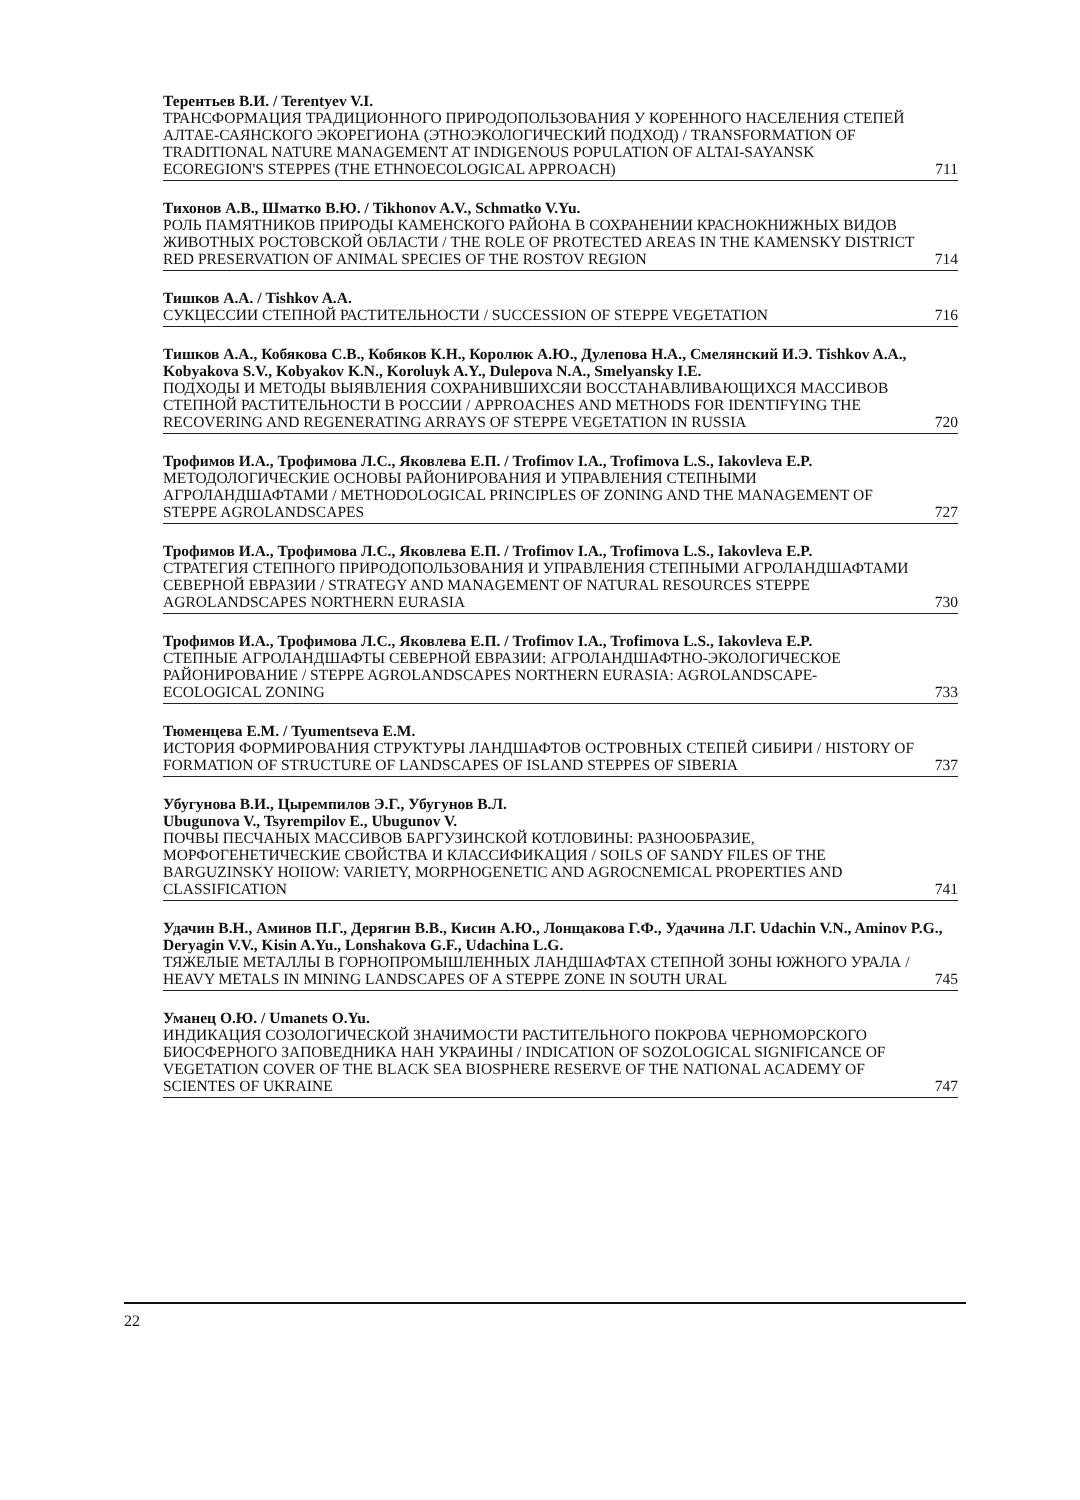Терентьев В.И. / Terentyev V.I.
ТРАНСФОРМАЦИЯ ТРАДИЦИОННОГО ПРИРОДОПОЛЬЗОВАНИЯ У КОРЕННОГО НАСЕЛЕНИЯ СТЕПЕЙ АЛТАЕ-САЯНСКОГО ЭКОРЕГИОНА (ЭТНОЭКОЛОГИЧЕСКИЙ ПОДХОД) / TRANSFORMATION OF TRADITIONAL NATURE MANAGEMENT AT INDIGENOUS POPULATION OF ALTAI-SAYANSK ECOREGION'S STEPPES (THE ETHNOECOLOGICAL APPROACH) 711
Тихонов А.В., Шматко В.Ю. / Tikhonov A.V., Schmatko V.Yu.
РОЛЬ ПАМЯТНИКОВ ПРИРОДЫ КАМЕНСКОГО РАЙОНА В СОХРАНЕНИИ КРАСНОКНИЖНЫХ ВИДОВ ЖИВОТНЫХ РОСТОВСКОЙ ОБЛАСТИ / THE ROLE OF PROTECTED AREAS IN THE KAMENSKY DISTRICT RED PRESERVATION OF ANIMAL SPECIES OF THE ROSTOV REGION 714
Тишков А.А. / Tishkov A.A.
СУКЦЕССИИ СТЕПНОЙ РАСТИТЕЛЬНОСТИ / SUCCESSION OF STEPPE VEGETATION 716
Тишков А.А., Кобякова С.В., Кобяков К.Н., Королюк А.Ю., Дулепова Н.А., Смелянский И.Э. Tishkov A.A., Kobyakova S.V., Kobyakov K.N., Koroluyk A.Y., Dulepova N.A., Smelyansky I.E.
ПОДХОДЫ И МЕТОДЫ ВЫЯВЛЕНИЯ СОХРАНИВШИХСЯИ ВОССТАНАВЛИВАЮЩИХСЯ МАССИВОВ СТЕПНОЙ РАСТИТЕЛЬНОСТИ В РОССИИ / APPROACHES AND METHODS FOR IDENTIFYING THE RECOVERING AND REGENERATING ARRAYS OF STEPPE VEGETATION IN RUSSIA 720
Трофимов И.А., Трофимова Л.С., Яковлева Е.П. / Trofimov I.A., Trofimova L.S., Iakovleva E.P.
МЕТОДОЛОГИЧЕСКИЕ ОСНОВЫ РАЙОНИРОВАНИЯ И УПРАВЛЕНИЯ СТЕПНЫМИ АГРОЛАНДШАФТАМИ / METHODOLOGICAL PRINCIPLES OF ZONING AND THE MANAGEMENT OF STEPPE AGROLANDSCAPES 727
Трофимов И.А., Трофимова Л.С., Яковлева Е.П. / Trofimov I.A., Trofimova L.S., Iakovleva E.P.
СТРАТЕГИЯ СТЕПНОГО ПРИРОДОПОЛЬЗОВАНИЯ И УПРАВЛЕНИЯ СТЕПНЫМИ АГРОЛАНДШАФТАМИ СЕВЕРНОЙ ЕВРАЗИИ / STRATEGY AND MANAGEMENT OF NATURAL RESOURCES STEPPE AGROLANDSCAPES NORTHERN EURASIA 730
Трофимов И.А., Трофимова Л.С., Яковлева Е.П. / Trofimov I.A., Trofimova L.S., Iakovleva E.P.
СТЕПНЫЕ АГРОЛАНДШАФТЫ СЕВЕРНОЙ ЕВРАЗИИ: АГРОЛАНДШАФТНО-ЭКОЛОГИЧЕСКОЕ РАЙОНИРОВАНИЕ / STEPPE AGROLANDSCAPES NORTHERN EURASIA: AGROLANDSCAPE-ECOLOGICAL ZONING 733
Тюменцева Е.М. / Tyumentseva E.M.
ИСТОРИЯ ФОРМИРОВАНИЯ СТРУКТУРЫ ЛАНДШАФТОВ ОСТРОВНЫХ СТЕПЕЙ СИБИРИ / HISTORY OF FORMATION OF STRUCTURE OF LANDSCAPES OF ISLAND STEPPES OF SIBERIA 737
Убугунова В.И., Цыремпилов Э.Г., Убугунов В.Л.
Ubugunova V., Tsyrempilov E., Ubugunov V.
ПОЧВЫ ПЕСЧАНЫХ МАССИВОВ БАРГУЗИНСКОЙ КОТЛОВИНЫ: РАЗНООБРАЗИЕ, МОРФОГЕНЕТИЧЕСКИЕ СВОЙСТВА И КЛАССИФИКАЦИЯ / SOILS OF SANDY FILES OF THE BARGUZINSKY HOIIOW: VARIETY, MORPHOGENETIC AND AGROCNEMICAL PROPERTIES AND CLASSIFICATION 741
Удачин В.Н., Аминов П.Г., Дерягин В.В., Кисин А.Ю., Лонщакова Г.Ф., Удачина Л.Г. Udachin V.N., Aminov P.G., Deryagin V.V., Kisin A.Yu., Lonshakova G.F., Udachina L.G.
ТЯЖЕЛЫЕ МЕТАЛЛЫ В ГОРНОПРОМЫШЛЕННЫХ ЛАНДШАФТАХ СТЕПНОЙ ЗОНЫ ЮЖНОГО УРАЛА / HEAVY METALS IN MINING LANDSCAPES OF A STEPPE ZONE IN SOUTH URAL 745
Уманец О.Ю. / Umanets O.Yu.
ИНДИКАЦИЯ СОЗОЛОГИЧЕСКОЙ ЗНАЧИМОСТИ РАСТИТЕЛЬНОГО ПОКРОВА ЧЕРНОМОРСКОГО БИОСФЕРНОГО ЗАПОВЕДНИКА НАН УКРАИНЫ / INDICATION OF SOZOLOGICAL SIGNIFICANCE OF VEGETATION COVER OF THE BLACK SEA BIOSPHERE RESERVE OF THE NATIONAL ACADEMY OF SCIENTES OF UKRAINE 747
22